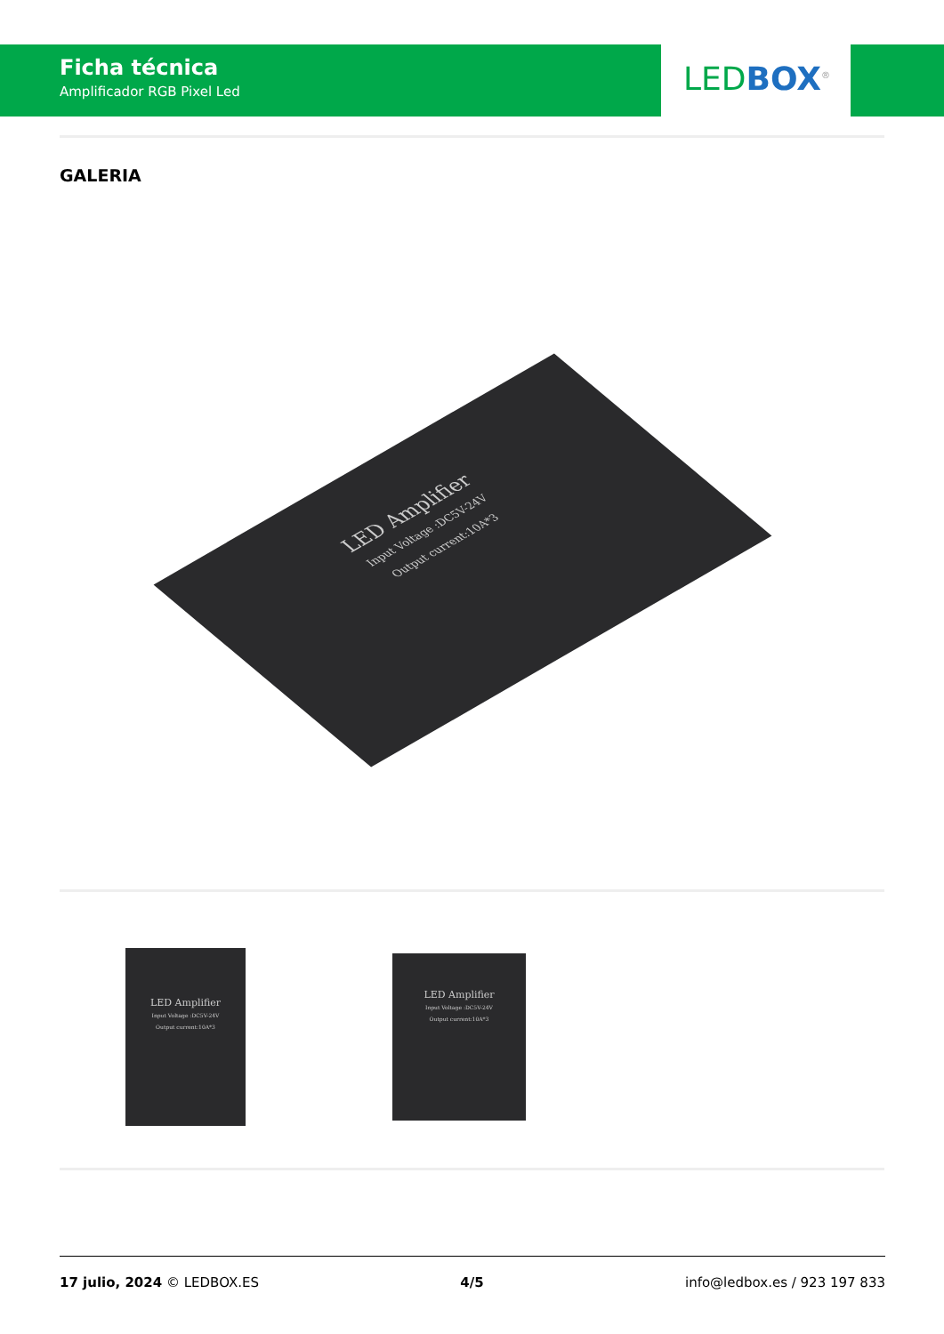Ficha técnica
Amplificador RGB Pixel Led
LED BOX<sup>®</sup>
GALERIA
LED Amplifier
Input Voltage :DC5V-24V
Output current:10A*3
LED Amplifier
Input Voltage :DC5V-24V
Output current:10A*3
LED Amplifier
Input Voltage :DC5V-24V
Output current:10A*3
17 julio, 2024 © LEDBOX.ES 4/5 info@ledbox.es / 923 197 833